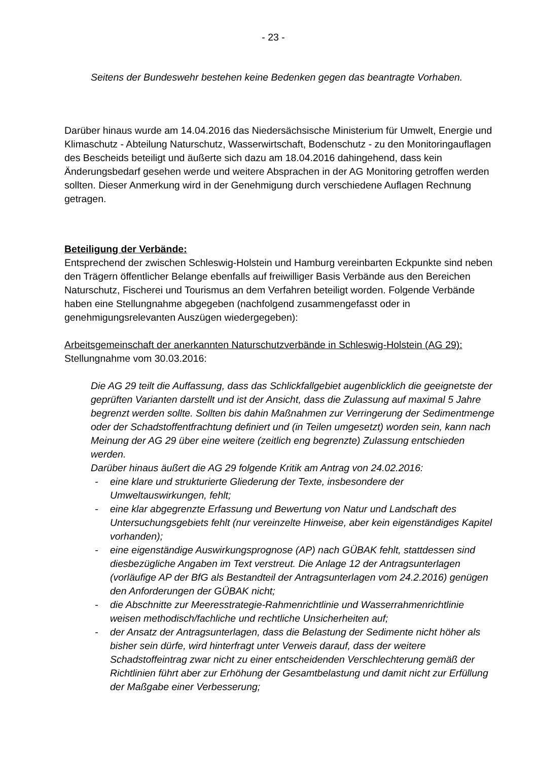- 23 -
Seitens der Bundeswehr bestehen keine Bedenken gegen das beantragte Vorhaben.
Darüber hinaus wurde am 14.04.2016 das Niedersächsische Ministerium für Umwelt, Energie und Klimaschutz - Abteilung Naturschutz, Wasserwirtschaft, Bodenschutz - zu den Monitoringauflagen des Bescheids beteiligt und äußerte sich dazu am 18.04.2016 dahingehend, dass kein Änderungsbedarf gesehen werde und weitere Absprachen in der AG Monitoring getroffen werden sollten. Dieser Anmerkung wird in der Genehmigung durch verschiedene Auflagen Rechnung getragen.
Beteiligung der Verbände:
Entsprechend der zwischen Schleswig-Holstein und Hamburg vereinbarten Eckpunkte sind neben den Trägern öffentlicher Belange ebenfalls auf freiwilliger Basis Verbände aus den Bereichen Naturschutz, Fischerei und Tourismus an dem Verfahren beteiligt worden. Folgende Verbände haben eine Stellungnahme abgegeben (nachfolgend zusammengefasst oder in genehmigungsrelevanten Auszügen wiedergegeben):
Arbeitsgemeinschaft der anerkannten Naturschutzverbände in Schleswig-Holstein (AG 29):
Stellungnahme vom 30.03.2016:
Die AG 29 teilt die Auffassung, dass das Schlickfallgebiet augenblicklich die geeignetste der geprüften Varianten darstellt und ist der Ansicht, dass die Zulassung auf maximal 5 Jahre begrenzt werden sollte. Sollten bis dahin Maßnahmen zur Verringerung der Sedimentmenge oder der Schadstoffentfrachtung definiert und (in Teilen umgesetzt) worden sein, kann nach Meinung der AG 29 über eine weitere (zeitlich eng begrenzte) Zulassung entschieden werden.
Darüber hinaus äußert die AG 29 folgende Kritik am Antrag von 24.02.2016:
- eine klare und strukturierte Gliederung der Texte, insbesondere der Umweltauswirkungen, fehlt;
- eine klar abgegrenzte Erfassung und Bewertung von Natur und Landschaft des Untersuchungsgebiets fehlt (nur vereinzelte Hinweise, aber kein eigenständiges Kapitel vorhanden);
- eine eigenständige Auswirkungsprognose (AP) nach GÜBAK fehlt, stattdessen sind diesbezügliche Angaben im Text verstreut. Die Anlage 12 der Antragsunterlagen (vorläufige AP der BfG als Bestandteil der Antragsunterlagen vom 24.2.2016) genügen den Anforderungen der GÜBAK nicht;
- die Abschnitte zur Meeresstrategie-Rahmenrichtlinie und Wasserrahmenrichtlinie weisen methodisch/fachliche und rechtliche Unsicherheiten auf;
- der Ansatz der Antragsunterlagen, dass die Belastung der Sedimente nicht höher als bisher sein dürfe, wird hinterfragt unter Verweis darauf, dass der weitere Schadstoffeintrag zwar nicht zu einer entscheidenden Verschlechterung gemäß der Richtlinien führt aber zur Erhöhung der Gesamtbelastung und damit nicht zur Erfüllung der Maßgabe einer Verbesserung;